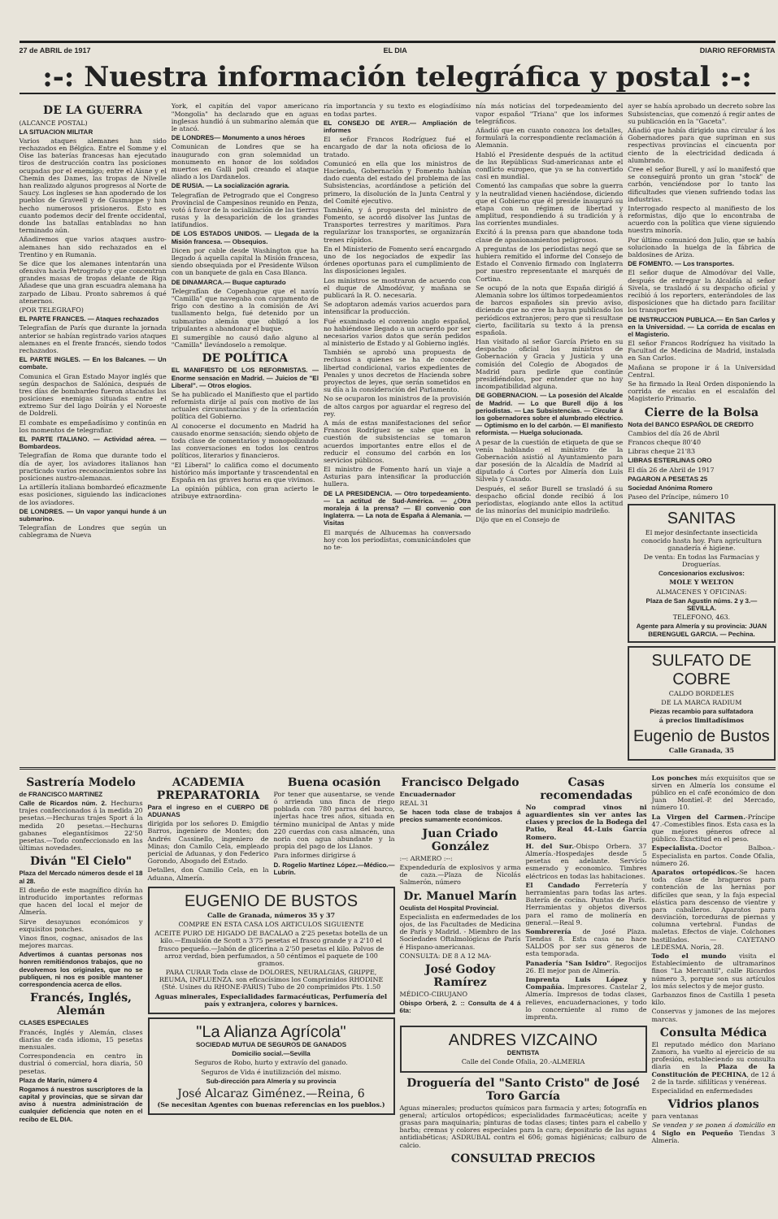27 de ABRIL de 1917 EL DIA DIARIO REFORMISTA
:-: Nuestra información telegráfica y postal :-:
DE LA GUERRA
(ALCANCE POSTAL)
LA SITUACION MILITAR
Varios ataques alemanes han sido rechazados en Bélgica. Entre el Somme y el Oise las baterías francesas han ejecutado tiros de destrucción contra las posiciones ocupadas por el enemigo; entre el Aisne y el Chemin des Dames, las tropas de Nivelle han realizado algunos progresos al Norte de Saucy. Los ingleses se han apoderado de los pueblos de Graveell y de Gusmappe y han hecho numerosos prisioneros. Esto es cuanto podemos decir del frente occidental, donde las batallas entabladas no han terminado aún.
Añadiremos que varios ataques austro-alemanes han sido rechazados en el Trentino y en Rumania.
Se dice que los alemanes intentarán una ofensiva hacia Petrogrado y que concentran grandes masas de tropas delante de Riga Añadese que una gran escuadra alemana ha zarpado de Libau. Pronto sabremos á qué atenernos.
(POR TELEGRAFO)
EL PARTE FRANCES. — Ataques rechazados
Telegrafían de París que durante la jornada anterior se habían registrado varios ataques alemanes en el frente francés, siendo todos rechazados.
EL PARTE INGLES. — En los Balcanes. — Un combate.
Comunica el Gran Estado Mayor inglés que según despachos de Salónica, después de tres días de bombardeo fueron atacadas las posiciones enemigas situadas entre el extremo Sur del lago Doirán y el Noroeste de Doldreli.
El combate es empeñadísimo y continúa en los momentos de telegrafiar.
EL PARTE ITALIANO. — Actividad aérea. — Bombardeos.
Telegrafían de Roma que durante todo el día de ayer, los aviadores italianos han practicado varios reconocimientos sobre las posiciones austro-alemanas.
La artillería italiana bombardeó eficazmente esas posiciones, siguiendo las indicaciones de los aviadores.
DE LONDRES. — Un vapor yanqui hunde á un submarino.
Telegrafían de Londres que según un cablegrama de Nueva
York, el capitán del vapor americano "Mongolia" ha declarado que en aguas inglesas hundió á un submarino alemán que le atacó.
DE LONDRES— Monumento a unos héroes
Comunican de Londres que se ha inaugurado con gran solemnidad un monumento en honor de los soldados muertos en Galli poli creando el ataque aliado a los Dardanelos.
DE RUSIA. — La socialización agraria.
Telegrafían de Petrogrado que el Congreso Provincial de Campesinos reunido en Penza, votó á favor de la socialización de las tierras rusas y la desaparición de los grandes latifundios.
DE LOS ESTADOS UNIDOS. — Llegada de la Misión francesa. — Obsequios.
Dicen por cable desde Washington que ha llegado á aquella capital la Misión francesa, siendo obsequiada por el Presidente Wilson con un banquete de gala en Casa Blanca.
DE DINAMARCA.— Buque capturado
Telegrafían de Copenhague que el navío "Camilla" que navegaba con cargamento de frigo con destino a la comisión de Avi tuallamento belga, fué detenido por un submarino alemán que obligó a los tripulantes a abandonar el buque.
El sumergible no causó daño alguno al "Camilla" llevándoselo a remolque.
DE POLÍTICA
EL MANIFIESTO DE LOS REFORMISTAS. — Enorme sensación en Madrid. — Juicios de "El Liberal". — Otros elogios.
Se ha publicado el Manifiesto que el partido reformista dirije al país con motivo de las actuales circunstancias y de la orientación política del Gobierno.
Al conocerse el documento en Madrid ha causado enorme sensación; siendo objeto de toda clase de comentarios y monopolizando las conversaciones en todos los centros políticos, literarios y financieros.
"El Liberal" lo califica como el documento histórico más importante y trascendental en España en las graves horas en que vivimos.
La opinión pública, con gran acierto le atribuye extraordina-
ria importancia y su texto es elogiadísimo en todas partes.
EL CONSEJO DE AYER.— Ampliación de informes
El señor Francos Rodríguez fué el encargado de dar la nota oficiosa de lo tratado.
Comunicó en ella que los ministros de Hacienda, Gobernación y Fomento habían dado cuenta del estado del problema de las Subsistencias, acordándose a petición del primero, la disolución de la Junta Central y del Comité ejecutivo.
También, y á propuesta del ministro de Fomento, se acordó disolver las Juntas de Transportes terrestres y marítimos. Para regularizar los transportes, se organizarán trenes rápidos.
En el Ministerio de Fomento será encargado uno de los negociados de expedir las órdenes oportunas para el cumplimiento de las disposiciones legales.
Los ministros se mostraron de acuerdo con el duque de Almodóvar, y mañana se publicará la R. O. necesaria.
Se adoptaron además varios acuerdos para intensificar la producción.
Fué examinado el convenio anglo español, no habiéndose llegado a un acuerdo por ser necesarios varios datos que serán pedidos al ministerio de Estado y al Gobierno inglés.
También se aprobó una propuesta de reclusos a quienes se ha de conceder libertad condicional, varios expedientes de Penales y unos decretos de Hacienda sobre proyectos de leyes, que serán sometidos en su día a la consideración del Parlamento.
No se ocuparon los ministros de la provisión de altos cargos por aguardar el regreso del rey.
A más de estas manifestaciones del señor Francos Rodríguez se sabe que en la cuestión de subsistencias se tomaron acuerdos importantes entre ellos el de reducir el consumo del carbón en los servicios públicos.
El ministro de Fomento hará un viaje a Asturias para intensificar la producción hullera.
DE LA PRESIDENCIA. — Otro torpedeamiento. — La actitud de Sud-América. — ¿Otra moraleja á la prensa? — El convenio con Inglaterra. — La nota de España á Alemania. — Visitas
El marqués de Alhucemas ha conversado hoy con los periodistas, comunicándoles que no te-
nía más noticias del torpedeamiento del vapor español "Triana" que los informes telegráficos.
Añadió que en cuanto conozca los detalles, formulará la correspondiente reclamación á Alemania.
Habló el Presidente después de la actitud de las Repúblicas Sud-americanas ante el conflicto europeo, que ya se ha convertido casi en mundial.
Comentó las campañas que sobre la guerra y la neutralidad vienen haciéndose, diciendo que el Gobierno que él preside inauguró su etapa con un régimen de libertad y amplitud, respondiendo á su tradición y á las corrientes mundiales.
Excitó á la prensa para que abandone toda clase de apasionamientos peligrosos.
A preguntas de los periodistas negó que se hubiera remitido el informe del Consejo de Estado el Convenio firmado con Inglaterra por nuestro representante el marqués de Cortina.
Se ocupó de la nota que España dirigió á Alemania sobre los últimos torpedeamientos de barcos españoles sin previo aviso, diciendo que no cree la hayan publicado los periódicos extranjeros; pero que si resultase cierto, facilitaría su texto á la prensa española.
Han visitado al señor García Prieto en su despacho oficial los ministros de Gobernación y Gracia y Justicia y una comisión del Colegio de Abogados de Madrid para pedirle que continúe presidiéndolos, por entender que no hay incompatibilidad alguna.
DE GOBERNACION. — La posesión del Alcalde de Madrid. — Lo que Burell dijo á los periodistas. — Las Subsistencias. — Circular á los gobernadores sobre el alumbrado eléctrico. — Optimismo en lo del carbón. — El manifiesto reformista. — Huelga solucionada.
A pesar de la cuestión de etiqueta de que se venía hablando el ministro de la Gobernación asistió al Ayuntamiento para dar posesión de la Alcaldía de Madrid al diputado á Cortes por Almería don Luis Silvela y Casado.
Después, el señor Burell se trasladó á su despacho oficial donde recibió á los periodistas, elogiando ante ellos la actitud de las minorías del municipio madrileño.
Dijo que en el Consejo de
ayer se había aprobado un decreto sobre las Subsistencias, que comenzó á regir antes de su publicación en la "Gaceta".
Añadió que había dirigido una circular á los Gobernadores para que supriman en sus respectivas provincias el cincuenta por ciento de la electricidad dedicada á alumbrado.
Cree el señor Burell, y así lo manifestó que se conseguirá pronto un gran "stock" de carbón, venciéndose por lo tanto las dificultades que vienen sufriendo todas las industrias.
Interrogado respecto al manifiesto de los reformistas, dijo que lo encontraba de acuerdo con la política que viene siguiendo nuestra minoría.
Por último comunicó don Julio, que se había solucionado la huelga de la fábrica de baldosines de Ariza.
DE FOMENTO. — Los transportes.
El señor duque de Almodóvar del Valle, después de entregar la Alcaldía al señor Sivela, se trasladó á su despacho oficial y recibió á los reporters, enterándoles de las disposiciones que ha dictado para facilitar los transportes
DE INSTRUCCION PUBLICA.— En San Carlos y en la Universidad. — La corrida de escalas en el Magisterio.
El señor Francos Rodríguez ha visitado la Facultad de Medicina de Madrid, instalada en San Carlos.
Mañana se propone ir á la Universidad Central.
Se ha firmado la Real Orden disponiendo la corrida de escalas en el escalafón del Magisterio Primario.
Cierre de la Bolsa
Nota del BANCO ESPAÑOL DE CREDITO
Cambios del día 26 de Abril
Francos cheque 80'40
Libras cheque 21'83
LIBRAS ESTERLINAS ORO
El día 26 de Abril de 1917
PAGARON A PESETAS 25
Sociedad Anónima Romero
Paseo del Príncipe, número 10
SANITAS
El mejor desinfectante insecticida conocido hasta hoy. Para agricultura ganadería é higiene.
De venta: En todas las Farmacias y Droguerías.
Concesionarios exclusivos:
MOLE Y WELTON
ALMACENES Y OFICINAS:
Plaza de San Agustín núms. 2 y 3.—SEVILLA.
TELEFONO, 463.
Agente para Almería y su provincia: JUAN BERENGUEL GARCIA. — Pechina.
SULFATO DE COBRE
CALDO BORDELES
DE LA MARCA RADIUM
Piezas recambio para sulfatadora
á precios limitadísimos
Eugenio de Bustos
Calle Granada, 35
Sastrería Modelo
de FRANCISCO MARTINEZ
Calle de Ricardos núm. 2. Hechuras trajes confeccionados á la medida 20 pesetas.—Hechuras trajes Sport á la medida 20 pesetas.—Hechuras gabanes elegantísimos 22'50 pesetas.—Todo confeccionado en las últimas novedades.
Diván "El Cielo"
Plaza del Mercado números desde el 18 al 28.
El dueño de este magnífico diván ha introducido importantes reformas que hacen del local el mejor de Almería.
Sirve desayunos económicos y exquisitos ponches.
Vinos finos, cognac, anisados de las mejores marcas.
Advertimos á cuantas personas nos honren remitiéndonos trabajos, que no devolvemos los originales, que no se publiquen, ni nos es posible mantener correspondencia acerca de ellos.
Francés, Inglés, Alemán
CLASES ESPECIALES
Francés, Inglés y Alemán, clases diarias de cada idioma, 15 pesetas mensuales.
Correspondencia en centro in dustrial ó comercial, hora diaria, 50 pesetas.
Plaza de Marín, número 4
Rogamos á nuestros suscriptores de la capital y provincias, que se sirvan dar aviso á nuestra administración de cualquier deficiencia que noten en el recibo de EL DIA.
ACADEMIA PREPARATORIA
Para el ingreso en el CUERPO DE ADUANAS
dirigida por los señores D. Emigdio Barros, ingeniero de Montes; don Andrés Cassinello, ingeniero de Minas; don Camilo Cela, empleado pericial de Aduanas, y don Federico Gorondo, Abogado del Estado.
Detalles, don Camilio Cela, en la Aduana, Almería.
Buena ocasión
Por tener que ausentarse, se vende ó arrienda una finca de riego poblada con 780 parras del barco, injertas hace tres años, situada en término municipal de Antas y mide 220 cuerdas con casa almacén, una noria con agua abundante y la propia del pago de los Llanos.
Para informes dirigirse á
D. Rogelio Martínez López.—Médico.— Lubrín.
EUGENIO DE BUSTOS
Calle de Granada, números 35 y 37
COMPRE EN ESTA CASA LOS ARTICULOS SIGUIENTE
ACEITE PURO DE HIGADO DE BACALAO a 2'25 pesetas botella de un kilo.—Emulsión de Scott a 3'75 pesetas el frasco grande y a 2'10 el frasco pequeño.—Jabón de glicerina a 2'50 pesetas el kilo. Polvos de arroz verdad, bien perfumados, a 50 céntimos el paquete de 100 gramos.
PARA CURAR Toda clase de DOLORES, NEURALGIAS, GRIPPE, REUMA, INFLUENZA. son eficacísimos los Comprimidos RHODINE (Sté. Usines du RHONE-PARIS) Tubo de 20 comprimidos Pts. 1.50
Aguas minerales, Especialidades farmacéuticas, Perfumería del país y extranjera, colores y barnices.
"La Alianza Agrícola"
SOCIEDAD MUTUA DE SEGUROS DE GANADOS
Domicilio social.—Sevilla
Seguros de Robo, hurto y extravío del ganado.
Seguros de Vida é inutilización del mismo.
Sub-dirección para Almería y su provincia
José Alcaraz Giménez.—Reina, 6
(Se necesitan Agentes con buenas referencias en los pueblos.)
Francisco Delgado
Encuadernador
REAL 31
Se hacen toda clase de trabajos á precios sumamente económicos.
Juan Criado González
:--: ARMERO :--:
Expendeduría de explosivos y arma de caza.—Plaza de Nicolás Salmerón, número
Dr. Manuel Marín
Oculista del Hospital Provincial.
Especialista en enfermedades de los ojos, de las Facultades de Medicina de París y Madrid. - Miembro de las Sociedades Oftalmológicas de París é Hispano-americanas.
CONSULTA: DE 8 A 12 MA-
José Godoy Ramírez
MÉDICO-CIRUJANO
Obispo Orberá, 2. :: Consulta de 4 á 6ta:
Casas recomendadas
No comprad vinos ni aguardientes sin ver antes las clases y precios de la Bodega del Patio, Real 44.-Luis García Romero.
H. del Sur.-Obispo Orbera. 37 Almería.-Hospedajes desde 5 pesetas en adelante. Servicio esmerado y economico. Timbres eléctricos en todas las habitaciones.
El Candado Ferretería y herramientas para todas las artes. Batería de cocina. Puntas de París. Herramientas y objetos diversos para el ramo de molinería en general.—Real 9.
Sombrerería de José Plaza. Tiendas 8. Esta casa no hace SALDOS por ser sus géneros de esta temporada.
Panadería "San Isidro". Regocijos 26. El mejor pan de Almería.
Imprenta Luis López y Compañía. Impresores. Castelar 2, Almería. Impresos de todas clases, relieves, encuadernaciones, y todo lo concerniente al ramo de imprenta.
ANDRES VIZCAINO
DENTISTA
Calle del Conde Ofalia, 20.-ALMERIA
Droguería del "Santo Cristo" de José Toro García
Aguas minerales; productos químicos para farmacia y artes; fotografía en general; artículos ortopédicos; especialidades farmacéuticas; aceite y grasas para maquinaria; pinturas de todas clases; tintes para el cabello y barba; cremas y colores especiales para la cara; depositario de las aguas antidiabéticas; ASDRUBAL contra el 606; gomas higiénicas; calburo de calcio.
CONSULTAD PRECIOS
Los ponches más exquisitos que se sirven en Almería los consume el público en el café económico de don Juan Montiel.-P. del Mercado, número 10.
La Virgen del Carmen.-Príncipe 47.-Comestibles finos. Esta casa es la que mejores géneros ofrece al público. Exactitud en el peso.
Especialista.-Doctor Balboa.-Especialista en partos. Conde Ofalia, número 26.
Aparatos ortopédicos.-Se hacen toda clase de bragueros para contención de las hernias por difíciles que sean, y la faja especial elástica para descenso de vientre y para caballeros. Aparatos para desviación, torceduras de piernas y columna vertebral. Fundas de maletas. Efectos de viaje. Colchones bastillados. — CAYETANO LEDESMA. Noria, 28.
Todo el mundo visita el Establecimiento de ultramarinos finos "La Mercantil", calle Ricardos número 3, porque son sus artículos los más selectos y de mejor gusto.
Garbanzos finos de Castilla 1 peseta kilo.
Conservas y jamones de las mejores marcas.
Consulta Médica
El reputado médico don Mariano Zamora, ha vuelto al ejercicio de su profesión, estableciendo su consulta diaria en la Plaza de la Constitución de PECHINA, de 12 á 2 de la tarde. sifilíticas y venéreas.
Especialidad en enfermedades
Vidrios planos
para ventanas
Se venden y se ponen á domicilio en 4 Siglo en Pequeño Tiendas 3 Almería.